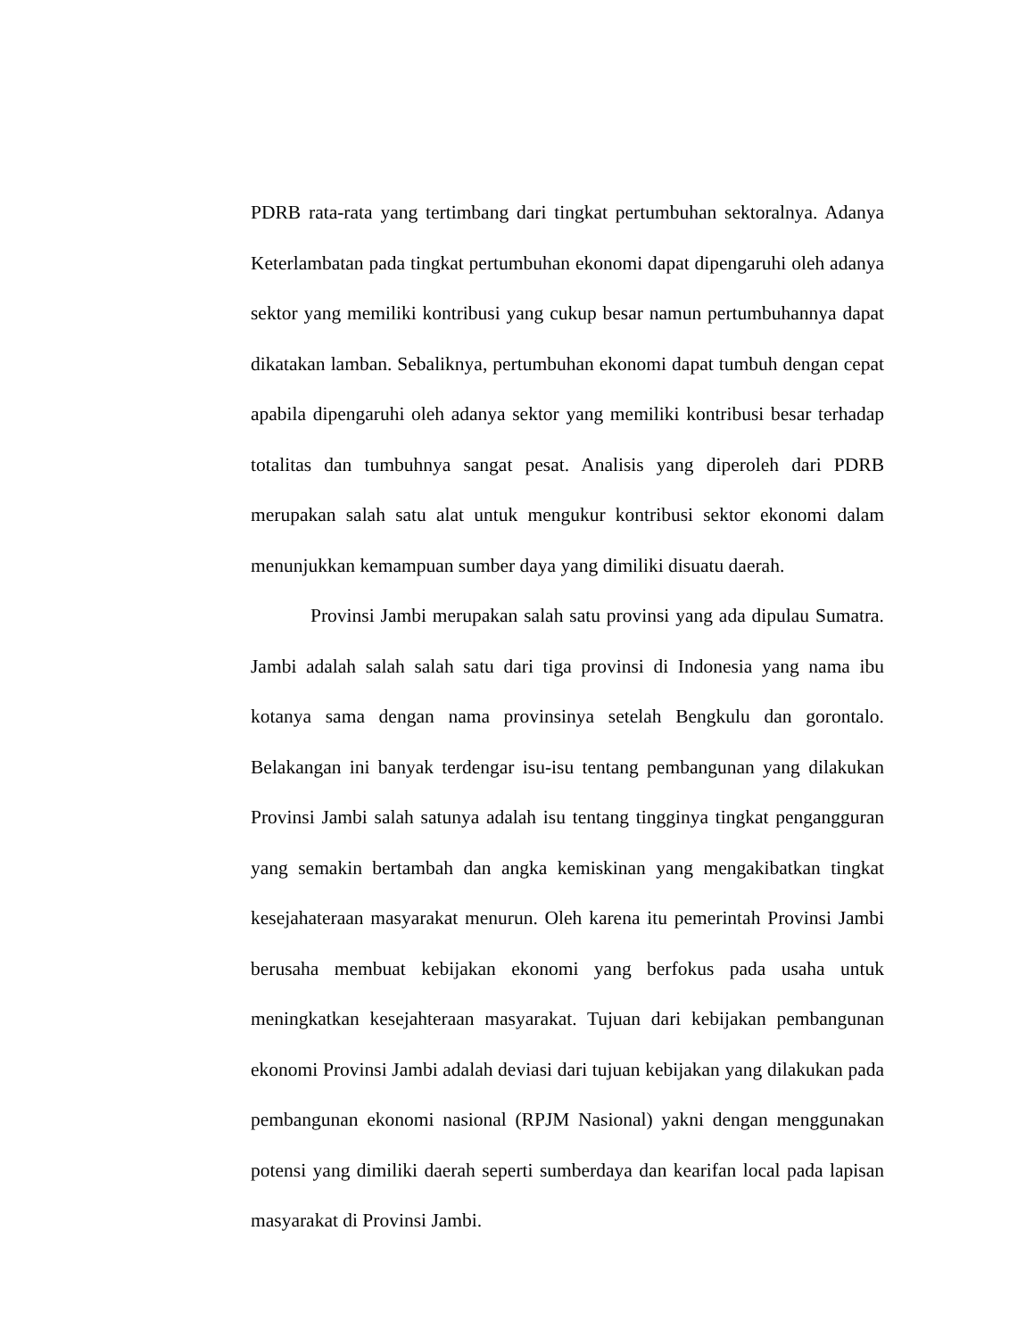PDRB rata-rata yang tertimbang dari tingkat pertumbuhan sektoralnya. Adanya Keterlambatan pada tingkat pertumbuhan ekonomi dapat dipengaruhi oleh adanya sektor yang memiliki kontribusi yang cukup besar namun pertumbuhannya dapat dikatakan lamban. Sebaliknya, pertumbuhan ekonomi dapat tumbuh dengan cepat apabila dipengaruhi oleh adanya sektor yang memiliki kontribusi besar terhadap totalitas dan tumbuhnya sangat pesat. Analisis yang diperoleh dari PDRB merupakan salah satu alat untuk mengukur kontribusi sektor ekonomi dalam menunjukkan kemampuan sumber daya yang dimiliki disuatu daerah.
Provinsi Jambi merupakan salah satu provinsi yang ada dipulau Sumatra. Jambi adalah salah salah satu dari tiga provinsi di Indonesia yang nama ibu kotanya sama dengan nama provinsinya setelah Bengkulu dan gorontalo. Belakangan ini banyak terdengar isu-isu tentang pembangunan yang dilakukan Provinsi Jambi salah satunya adalah isu tentang tingginya tingkat pengangguran yang semakin bertambah dan angka kemiskinan yang mengakibatkan tingkat kesejahateraan masyarakat menurun. Oleh karena itu pemerintah Provinsi Jambi berusaha membuat kebijakan ekonomi yang berfokus pada usaha untuk meningkatkan kesejahteraan masyarakat. Tujuan dari kebijakan pembangunan ekonomi Provinsi Jambi adalah deviasi dari tujuan kebijakan yang dilakukan pada pembangunan ekonomi nasional (RPJM Nasional) yakni dengan menggunakan potensi yang dimiliki daerah seperti sumberdaya dan kearifan local pada lapisan masyarakat di Provinsi Jambi.